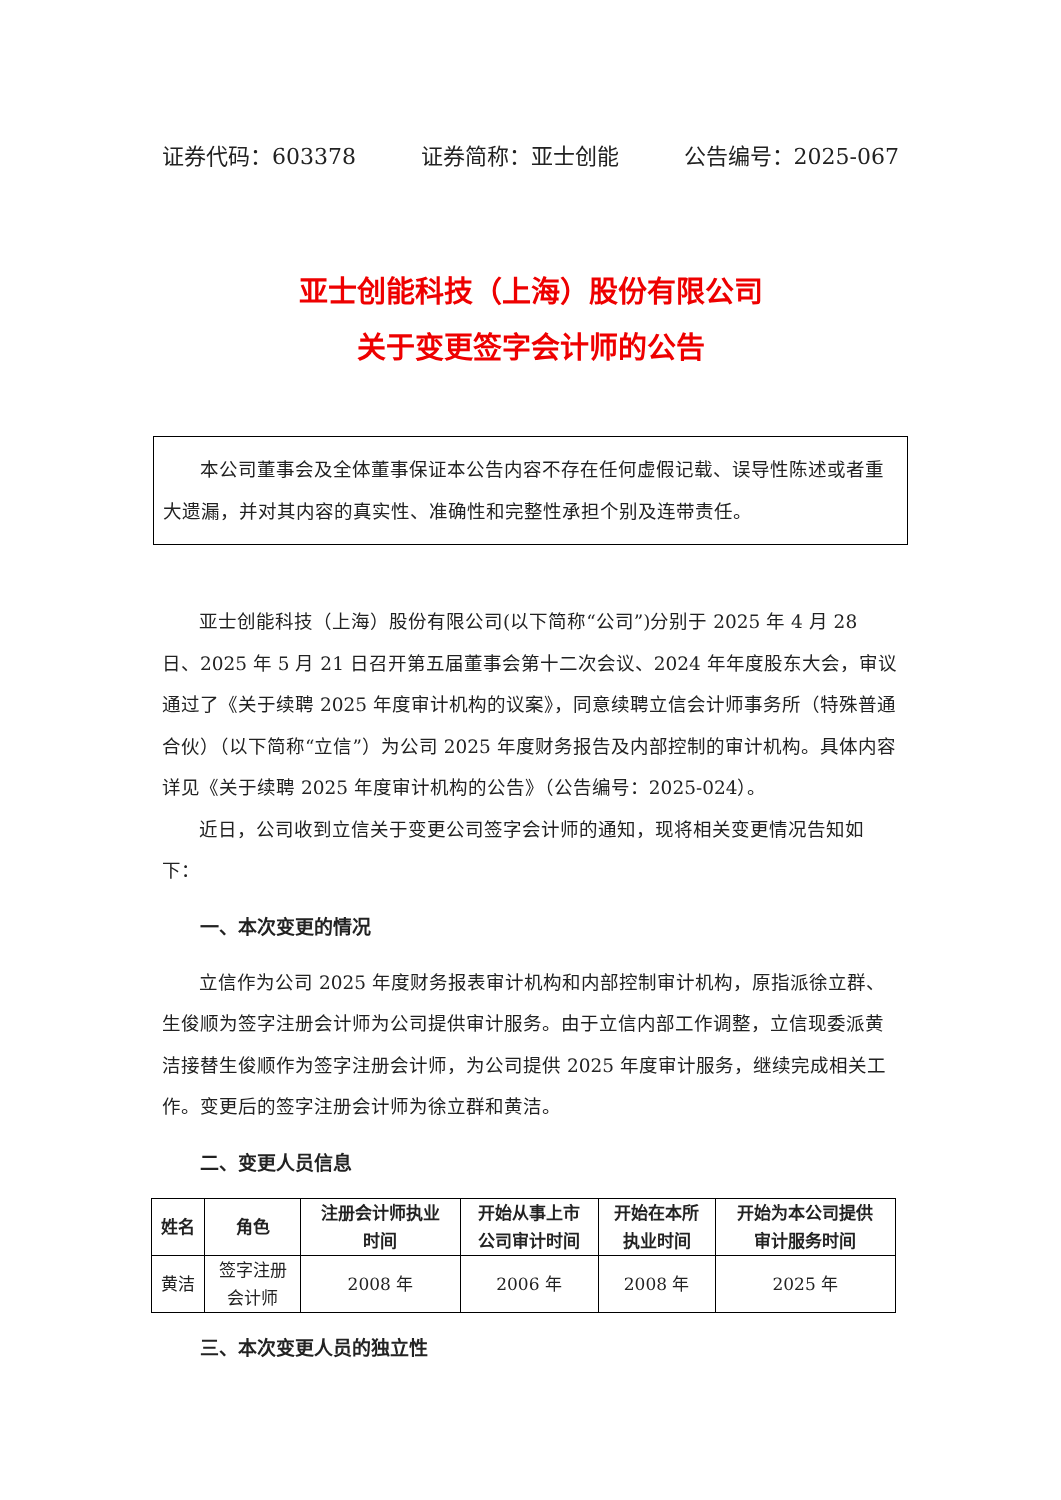证券代码：603378 证券简称：亚士创能 公告编号：2025-067
亚士创能科技（上海）股份有限公司
关于变更签字会计师的公告
本公司董事会及全体董事保证本公告内容不存在任何虚假记载、误导性陈述或者重大遗漏，并对其内容的真实性、准确性和完整性承担个别及连带责任。
亚士创能科技（上海）股份有限公司(以下简称“公司”)分别于 2025 年 4 月 28 日、2025 年 5 月 21 日召开第五届董事会第十二次会议、2024 年年度股东大会，审议通过了《关于续聘 2025 年度审计机构的议案》，同意续聘立信会计师事务所（特殊普通合伙）（以下简称“立信”）为公司 2025 年度财务报告及内部控制的审计机构。具体内容详见《关于续聘 2025 年度审计机构的公告》（公告编号：2025-024）。
近日，公司收到立信关于变更公司签字会计师的通知，现将相关变更情况告知如下：
一、本次变更的情况
立信作为公司 2025 年度财务报表审计机构和内部控制审计机构，原指派徐立群、生俊顺为签字注册会计师为公司提供审计服务。由于立信内部工作调整，立信现委派黄洁接替生俊顺作为签字注册会计师，为公司提供 2025 年度审计服务，继续完成相关工作。变更后的签字注册会计师为徐立群和黄洁。
二、变更人员信息
| 姓名 | 角色 | 注册会计师执业 时间 | 开始从事上市 公司审计时间 | 开始在本所 执业时间 | 开始为本公司提供 审计服务时间 |
| --- | --- | --- | --- | --- | --- |
| 黄洁 | 签字注册 会计师 | 2008 年 | 2006 年 | 2008 年 | 2025 年 |
三、本次变更人员的独立性